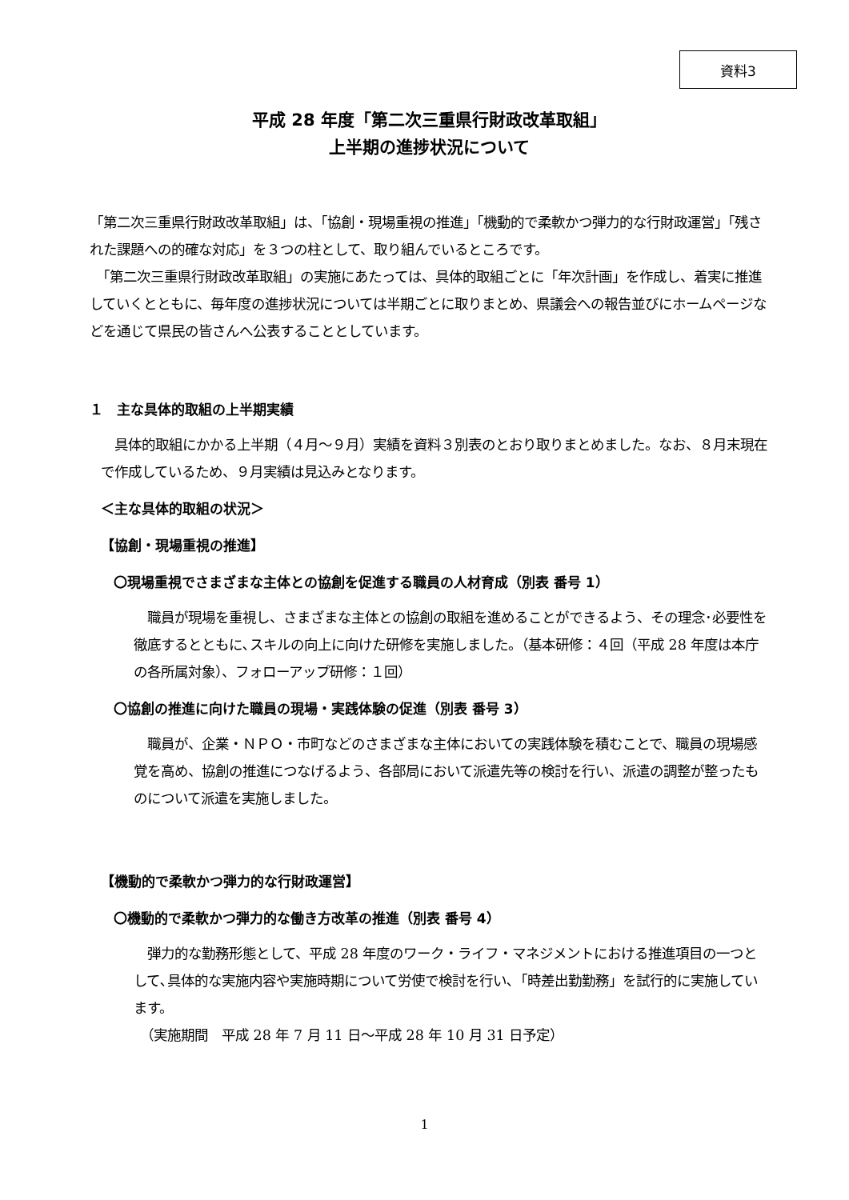資料3
平成 28 年度「第二次三重県行財政改革取組」
上半期の進捗状況について
「第二次三重県行財政改革取組」は、「協創・現場重視の推進」「機動的で柔軟かつ弾力的な行財政運営」「残された課題への的確な対応」を３つの柱として、取り組んでいるところです。
　「第二次三重県行財政改革取組」の実施にあたっては、具体的取組ごとに「年次計画」を作成し、着実に推進していくとともに、毎年度の進捗状況については半期ごとに取りまとめ、県議会への報告並びにホームページなどを通じて県民の皆さんへ公表することとしています。
１　主な具体的取組の上半期実績
　具体的取組にかかる上半期（４月～９月）実績を資料３別表のとおり取りまとめました。なお、８月末現在で作成しているため、９月実績は見込みとなります。
＜主な具体的取組の状況＞
【協創・現場重視の推進】
〇現場重視でさまざまな主体との協創を促進する職員の人材育成（別表 番号 1）
　職員が現場を重視し、さまざまな主体との協創の取組を進めることができるよう、その理念･必要性を徹底するとともに､スキルの向上に向けた研修を実施しました。（基本研修：４回（平成 28 年度は本庁の各所属対象）、フォローアップ研修：１回）
〇協創の推進に向けた職員の現場・実践体験の促進（別表 番号 3）
　職員が、企業・ＮＰＯ・市町などのさまざまな主体においての実践体験を積むことで、職員の現場感覚を高め、協創の推進につなげるよう、各部局において派遣先等の検討を行い、派遣の調整が整ったものについて派遣を実施しました。
【機動的で柔軟かつ弾力的な行財政運営】
〇機動的で柔軟かつ弾力的な働き方改革の推進（別表 番号 4）
　弾力的な勤務形態として、平成 28 年度のワーク・ライフ・マネジメントにおける推進項目の一つとして､具体的な実施内容や実施時期について労使で検討を行い､「時差出勤勤務」を試行的に実施しています。
　（実施期間　平成 28 年 7 月 11 日～平成 28 年 10 月 31 日予定）
1